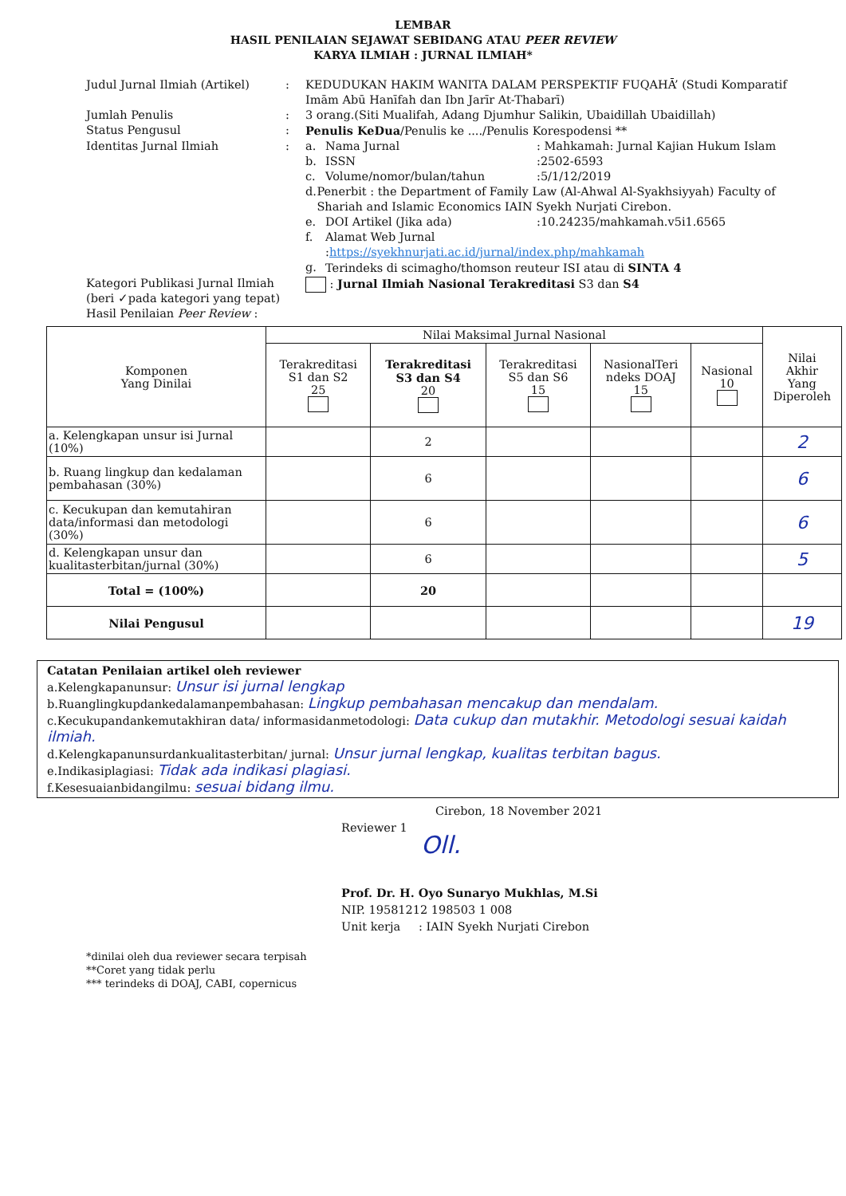LEMBAR
HASIL PENILAIAN SEJAWAT SEBIDANG ATAU PEER REVIEW
KARYA ILMIAH : JURNAL ILMIAH*
Judul Jurnal Ilmiah (Artikel)
: KEDUDUKAN HAKIM WANITA DALAM PERSPEKTIF FUQAHĀ’ (Studi Komparatif Imām Abū Hanīfah dan Ibn Jarīr At-Thabarī)
Jumlah Penulis : 3 orang.(Siti Mualifah, Adang Djumhur Salikin, Ubaidillah Ubaidillah)
Status Pengusul : Penulis KeDua/Penulis ke ..../Penulis Korespodensi **
Identitas Jurnal Ilmiah : a. Nama Jurnal : Mahkamah: Jurnal Kajian Hukum Islam
b. ISSN :2502-6593
c. Volume/nomor/bulan/tahun :5/1/12/2019
d. Penerbit : the Department of Family Law (Al-Ahwal Al-Syakhsiyyah) Faculty of Shariah and Islamic Economics IAIN Syekh Nurjati Cirebon.
e. DOI Artikel (Jika ada) :10.24235/mahkamah.v5i1.6565
f. Alamat Web Jurnal
:https://syekhnurjati.ac.id/jurnal/index.php/mahkamah
g. Terindeks di scimagho/thomson reuteur ISI atau di SINTA 4
Kategori Publikasi Jurnal Ilmiah (beri ✓pada kategori yang tepat)
: Jurnal Ilmiah Nasional Terakreditasi S3 dan S4
Hasil Penilaian Peer Review :
| Komponen Yang Dinilai | Nilai Maksimal Jurnal Nasional | | | | | Nilai Akhir Yang Diperoleh |
| --- | --- | --- | --- | --- | --- | --- |
| | Terakreditasi S1 dan S2 25 | Terakreditasi S3 dan S4 20 | Terakreditasi S5 dan S6 15 | NasionalTeri ndeks DOAJ 15 | Nasional 10 | |
| a. Kelengkapan unsur isi Jurnal (10%) | | 2 | | | | 2 |
| b. Ruang lingkup dan kedalaman pembahasan (30%) | | 6 | | | | 6 |
| c. Kecukupan dan kemutahiran data/informasi dan metodologi (30%) | | 6 | | | | 6 |
| d. Kelengkapan unsur dan kualitasterbitan/jurnal (30%) | | 6 | | | | 5 |
| Total = (100%) | | 20 | | | | |
| Nilai Pengusul | | | | | | 19 |
Catatan Penilaian artikel oleh reviewer
a.Kelengkapanunsur: Unsur isi jurnal lengkap
b.Ruanglingkupdankedalamanpembahasan: Lingkup pembahasan mencakup dan mendalam.
c.Kecukupandankemutakhiran data/ informasidanmetodologi: Data cukup dan mutakhir. Metodologi sesuai kaidah ilmiah.
d.Kelengkapanunsurdankualitasterbitan/ jurnal: Unsur jurnal lengkap, kualitas terbitan bagus.
e.Indikasiplagiasi: Tidak ada indikasi plagiasi.
f.Kesesuaianbidangilmu: sesuai bidang ilmu.
Cirebon, 18 November 2021
Reviewer 1
Oll.
Prof. Dr. H. Oyo Sunaryo Mukhlas, M.Si
NIP. 19581212 198503 1 008
Unit kerja : IAIN Syekh Nurjati Cirebon
*dinilai oleh dua reviewer secara terpisah
**Coret yang tidak perlu
*** terindeks di DOAJ, CABI, copernicus